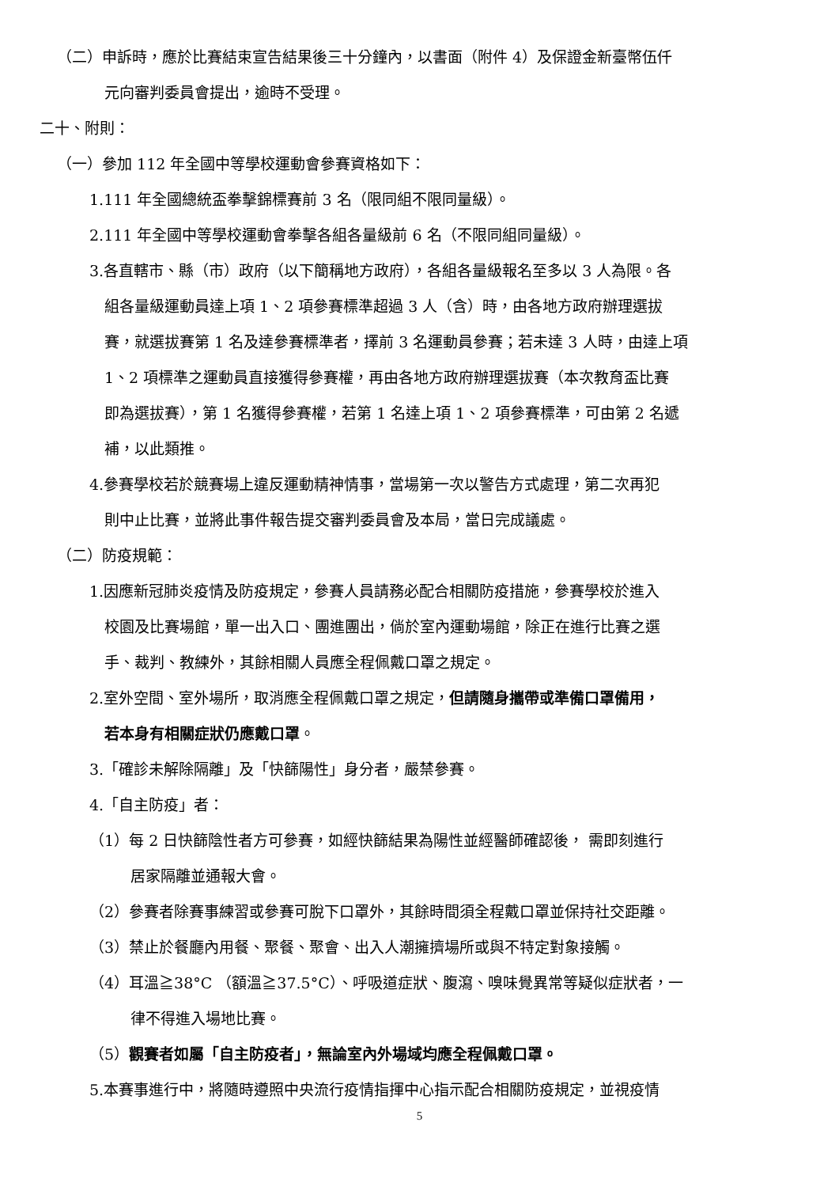（二）申訴時，應於比賽結束宣告結果後三十分鐘內，以書面（附件 4）及保證金新臺幣伍仟
元向審判委員會提出，逾時不受理。
二十、附則：
（一）參加 112 年全國中等學校運動會參賽資格如下：
1.111 年全國總統盃拳擊錦標賽前 3 名（限同組不限同量級）。
2.111 年全國中等學校運動會拳擊各組各量級前 6 名（不限同組同量級）。
3.各直轄市、縣（市）政府（以下簡稱地方政府），各組各量級報名至多以 3 人為限。各
組各量級運動員達上項 1、2 項參賽標準超過 3 人（含）時，由各地方政府辦理選拔
賽，就選拔賽第 1 名及達參賽標準者，擇前 3 名運動員參賽；若未達 3 人時，由達上項
1、2 項標準之運動員直接獲得參賽權，再由各地方政府辦理選拔賽（本次教育盃比賽
即為選拔賽），第 1 名獲得參賽權，若第 1 名達上項 1、2 項參賽標準，可由第 2 名遞
補，以此類推。
4.參賽學校若於競賽場上違反運動精神情事，當場第一次以警告方式處理，第二次再犯
則中止比賽，並將此事件報告提交審判委員會及本局，當日完成議處。
（二）防疫規範：
1.因應新冠肺炎疫情及防疫規定，參賽人員請務必配合相關防疫措施，參賽學校於進入
校園及比賽場館，單一出入口、團進團出，倘於室內運動場館，除正在進行比賽之選
手、裁判、教練外，其餘相關人員應全程佩戴口罩之規定。
2.室外空間、室外場所，取消應全程佩戴口罩之規定，但請隨身攜帶或準備口罩備用，
若本身有相關症狀仍應戴口罩。
3.「確診未解除隔離」及「快篩陽性」身分者，嚴禁參賽。
4.「自主防疫」者：
（1）每 2 日快篩陰性者方可參賽，如經快篩結果為陽性並經醫師確認後， 需即刻進行
居家隔離並通報大會。
（2）參賽者除賽事練習或參賽可脫下口罩外，其餘時間須全程戴口罩並保持社交距離。
（3）禁止於餐廳內用餐、聚餐、聚會、出入人潮擁擠場所或與不特定對象接觸。
（4）耳溫≧38°C （額溫≧37.5°C）、呼吸道症狀、腹瀉、嗅味覺異常等疑似症狀者，一
律不得進入場地比賽。
（5）觀賽者如屬「自主防疫者」，無論室內外場域均應全程佩戴口罩。
5.本賽事進行中，將隨時遵照中央流行疫情指揮中心指示配合相關防疫規定，並視疫情
5